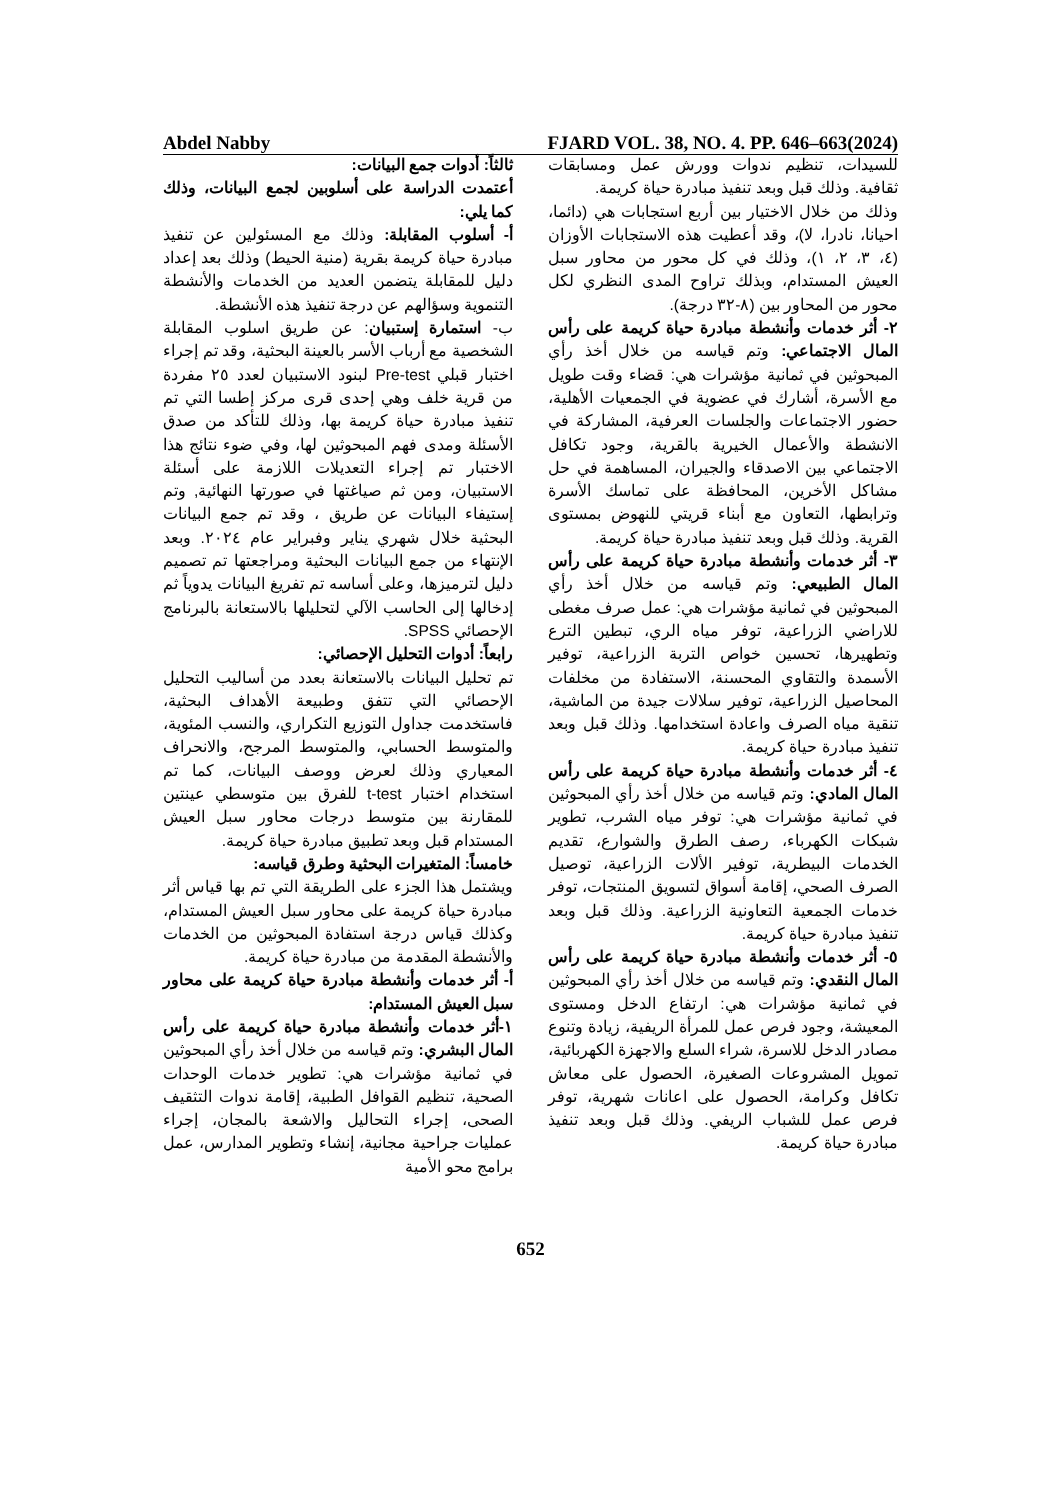Abdel Nabby FJARD VOL. 38, NO. 4. PP. 646–663(2024)
ثالثاً: أدوات جمع البيانات:
أعتمدت الدراسة على أسلوبين لجمع البيانات، وذلك كما يلي:
أ- أسلوب المقابلة: وذلك مع المسئولين عن تنفيذ مبادرة حياة كريمة بقرية (منية الحيط) وذلك بعد إعداد دليل للمقابلة يتضمن العديد من الخدمات والأنشطة التنموية وسؤالهم عن درجة تنفيذ هذه الأنشطة.
ب- استمارة إستبيان: عن طريق اسلوب المقابلة الشخصية مع أرباب الأسر بالعينة البحثية، وقد تم إجراء اختبار قبلي Pre-test لبنود الاستبيان لعدد ٢٥ مفردة من قرية خلف وهي إحدى قرى مركز إطسا التي تم تنفيذ مبادرة حياة كريمة بها، وذلك للتأكد من صدق الأسئلة ومدى فهم المبحوثين لها، وفي ضوء نتائج هذا الاختبار تم إجراء التعديلات اللازمة على أسئلة الاستبيان، ومن ثم صياغتها في صورتها النهائية, وتم إستيفاء البيانات عن طريق ، وقد تم جمع البيانات البحثية خلال شهري يناير وفبراير عام ٢٠٢٤. وبعد الإنتهاء من جمع البيانات البحثية ومراجعتها تم تصميم دليل لترميزها، وعلى أساسه تم تفريغ البيانات يدوياً ثم إدخالها إلى الحاسب الآلي لتحليلها بالاستعانة بالبرنامج الإحصائي SPSS.
رابعاً: أدوات التحليل الإحصائي:
تم تحليل البيانات بالاستعانة بعدد من أساليب التحليل الإحصائي التي تتفق وطبيعة الأهداف البحثية، فاستخدمت جداول التوزيع التكراري، والنسب المئوية، والمتوسط الحسابي، والمتوسط المرجح، والانحراف المعياري وذلك لعرض ووصف البيانات، كما تم استخدام اختبار t-test للفرق بين متوسطي عينتين للمقارنة بين متوسط درجات محاور سبل العيش المستدام قبل وبعد تطبيق مبادرة حياة كريمة.
خامساً: المتغيرات البحثية وطرق قياسه:
ويشتمل هذا الجزء على الطريقة التي تم بها قياس أثر مبادرة حياة كريمة على محاور سبل العيش المستدام، وكذلك قياس درجة استفادة المبحوثين من الخدمات والأنشطة المقدمة من مبادرة حياة كريمة.
أ- أثر خدمات وأنشطة مبادرة حياة كريمة على محاور سبل العيش المستدام:
١-أثر خدمات وأنشطة مبادرة حياة كريمة على رأس المال البشري: وتم قياسه من خلال أخذ رأي المبحوثين في ثمانية مؤشرات هي: تطوير خدمات الوحدات الصحية، تنظيم القوافل الطبية، إقامة ندوات التثقيف الصحى، إجراء التحاليل والاشعة بالمجان، إجراء عمليات جراحية مجانية، إنشاء وتطوير المدارس، عمل برامج محو الأمية
للسيدات، تنظيم ندوات وورش عمل ومسابقات ثقافية. وذلك قبل وبعد تنفيذ مبادرة حياة كريمة.
وذلك من خلال الاختيار بين أربع استجابات هي (دائما، احيانا، نادرا، لا)، وقد أعطيت هذه الاستجابات الأوزان (٤، ٣، ٢، ١)، وذلك في كل محور من محاور سبل العيش المستدام، وبذلك تراوح المدى النظري لكل محور من المحاور بين (٨-٣٢ درجة).
٢- أثر خدمات وأنشطة مبادرة حياة كريمة على رأس المال الاجتماعي: وتم قياسه من خلال أخذ رأي المبحوثين في ثمانية مؤشرات هي: قضاء وقت طويل مع الأسرة، أشارك في عضوية في الجمعيات الأهلية، حضور الاجتماعات والجلسات العرفية، المشاركة في الانشطة والأعمال الخيرية بالقرية، وجود تكافل الاجتماعي بين الاصدقاء والجيران، المساهمة في حل مشاكل الأخرين، المحافظة على تماسك الأسرة وترابطها، التعاون مع أبناء قريتي للنهوض بمستوى القرية. وذلك قبل وبعد تنفيذ مبادرة حياة كريمة.
٣- أثر خدمات وأنشطة مبادرة حياة كريمة على رأس المال الطبيعي: وتم قياسه من خلال أخذ رأي المبحوثين في ثمانية مؤشرات هي: عمل صرف مغطى للاراضي الزراعية، توفر مياه الري، تبطين الترع وتطهيرها، تحسين خواص التربة الزراعية، توفير الأسمدة والتقاوي المحسنة، الاستفادة من مخلفات المحاصيل الزراعية، توفير سلالات جيدة من الماشية، تنقية مياه الصرف واعادة استخدامها. وذلك قبل وبعد تنفيذ مبادرة حياة كريمة.
٤- أثر خدمات وأنشطة مبادرة حياة كريمة على رأس المال المادي: وتم قياسه من خلال أخذ رأي المبحوثين في ثمانية مؤشرات هي: توفر مياه الشرب، تطوير شبكات الكهرباء، رصف الطرق والشوارع، تقديم الخدمات البيطرية، توفير الألات الزراعية، توصيل الصرف الصحي، إقامة أسواق لتسويق المنتجات، توفر خدمات الجمعية التعاونية الزراعية. وذلك قبل وبعد تنفيذ مبادرة حياة كريمة.
٥- أثر خدمات وأنشطة مبادرة حياة كريمة على رأس المال النقدي: وتم قياسه من خلال أخذ رأي المبحوثين في ثمانية مؤشرات هي: ارتفاع الدخل ومستوى المعيشة، وجود فرص عمل للمرأة الريفية، زيادة وتنوع مصادر الدخل للاسرة، شراء السلع والاجهزة الكهربائية، تمويل المشروعات الصغيرة، الحصول على معاش تكافل وكرامة، الحصول على اعانات شهرية، توفر فرص عمل للشباب الريفي. وذلك قبل وبعد تنفيذ مبادرة حياة كريمة.
652